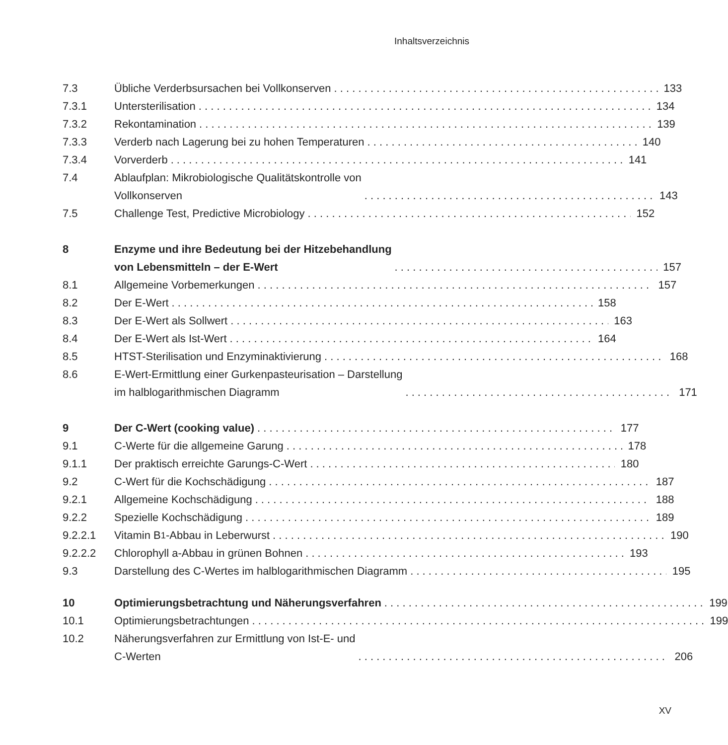Inhaltsverzeichnis
7.3 Übliche Verderbsursachen bei Vollkonserven
133
7.3.1 Untersterilisation 134
7.3.2 Rekontamination 139
7.3.3 Verderb nach Lagerung bei zu hohen Temperaturen
140
7.3.4 Vorverderb 141
7.4 Ablaufplan: Mikrobiologische Qualitätskontrolle von
Vollkonserven
143
7.5 Challenge Test, Predictive Microbiology
152
8 Enzyme und ihre Bedeutung bei der Hitzebehandlung
von Lebensmitteln – der E-Wert
157
8.1 Allgemeine Vorbemerkungen 157
8.2 Der E-Wert 158
8.3 Der E-Wert als Sollwert 163
8.4 Der E-Wert als Ist-Wert 164
8.5 HTST-Sterilisation und Enzyminaktivierung
168
8.6 E-Wert-Ermittlung einer Gurkenpasteurisation – Darstellung
im halblogarithmischen Diagramm
171
9 Der C-Wert (cooking value) 177
9.1 C-Werte für die allgemeine Garung
178
9.1.1 Der praktisch erreichte Garungs-C-Wert
180
9.2 C-Wert für die Kochschädigung 187
9.2.1 Allgemeine Kochschädigung 188
9.2.2 Spezielle Kochschädigung 189
9.2.2.1 Vitamin B<sub>1</sub>-Abbau in Leberwurst 190
9.2.2.2 Chlorophyll a-Abbau in grünen Bohnen
193
9.3 Darstellung des C-Wertes im halblogarithmischen Diagramm
195
10 Optimierungsbetrachtung und Näherungsverfahren
199
10.1 Optimierungsbetrachtungen 199
10.2 Näherungsverfahren zur Ermittlung von Ist-E- und
C-Werten
206
XV